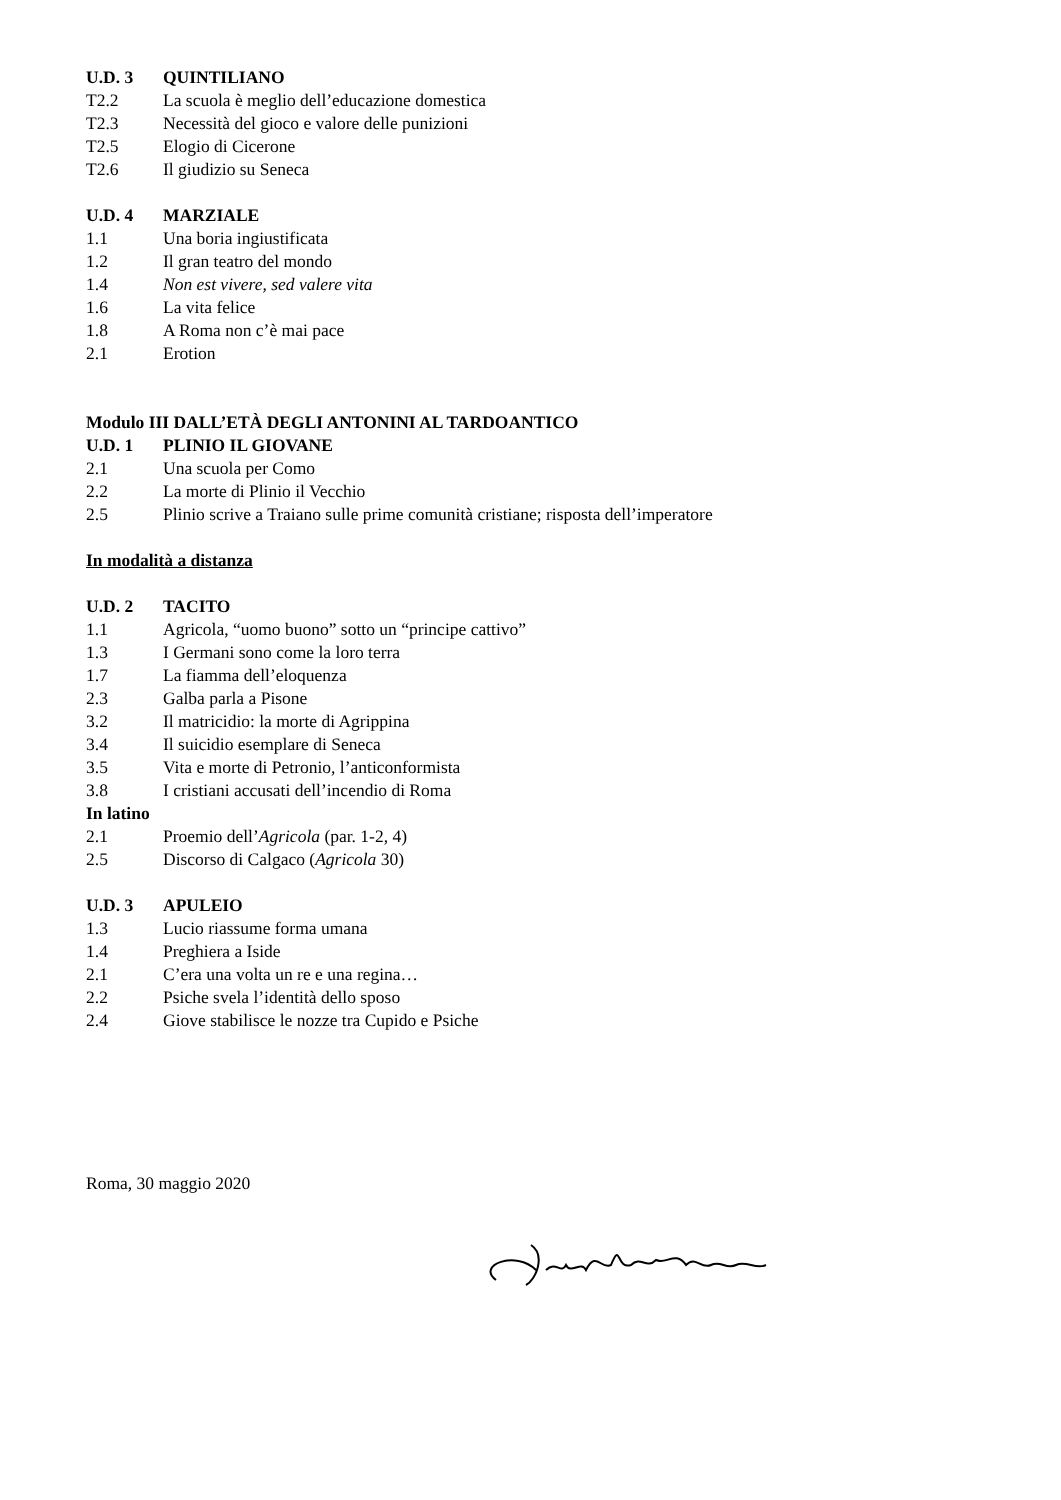U.D. 3 QUINTILIANO
T2.2 La scuola è meglio dell’educazione domestica
T2.3 Necessità del gioco e valore delle punizioni
T2.5 Elogio di Cicerone
T2.6 Il giudizio su Seneca
U.D. 4 MARZIALE
1.1 Una boria ingiustificata
1.2 Il gran teatro del mondo
1.4 Non est vivere, sed valere vita
1.6 La vita felice
1.8 A Roma non c’è mai pace
2.1 Erotion
Modulo III DALL’ETÀ DEGLI ANTONINI AL TARDOANTICO
U.D. 1 PLINIO IL GIOVANE
2.1 Una scuola per Como
2.2 La morte di Plinio il Vecchio
2.5 Plinio scrive a Traiano sulle prime comunità cristiane; risposta dell’imperatore
In modalità a distanza
U.D. 2 TACITO
1.1 Agricola, “uomo buono” sotto un “principe cattivo”
1.3 I Germani sono come la loro terra
1.7 La fiamma dell’eloquenza
2.3 Galba parla a Pisone
3.2 Il matricidio: la morte di Agrippina
3.4 Il suicidio esemplare di Seneca
3.5 Vita e morte di Petronio, l’anticonformista
3.8 I cristiani accusati dell’incendio di Roma
In latino
2.1 Proemio dell’Agricola (par. 1-2, 4)
2.5 Discorso di Calgaco (Agricola 30)
U.D. 3 APULEIO
1.3 Lucio riassume forma umana
1.4 Preghiera a Iside
2.1 C’era una volta un re e una regina…
2.2 Psiche svela l’identità dello sposo
2.4 Giove stabilisce le nozze tra Cupido e Psiche
Roma, 30 maggio 2020